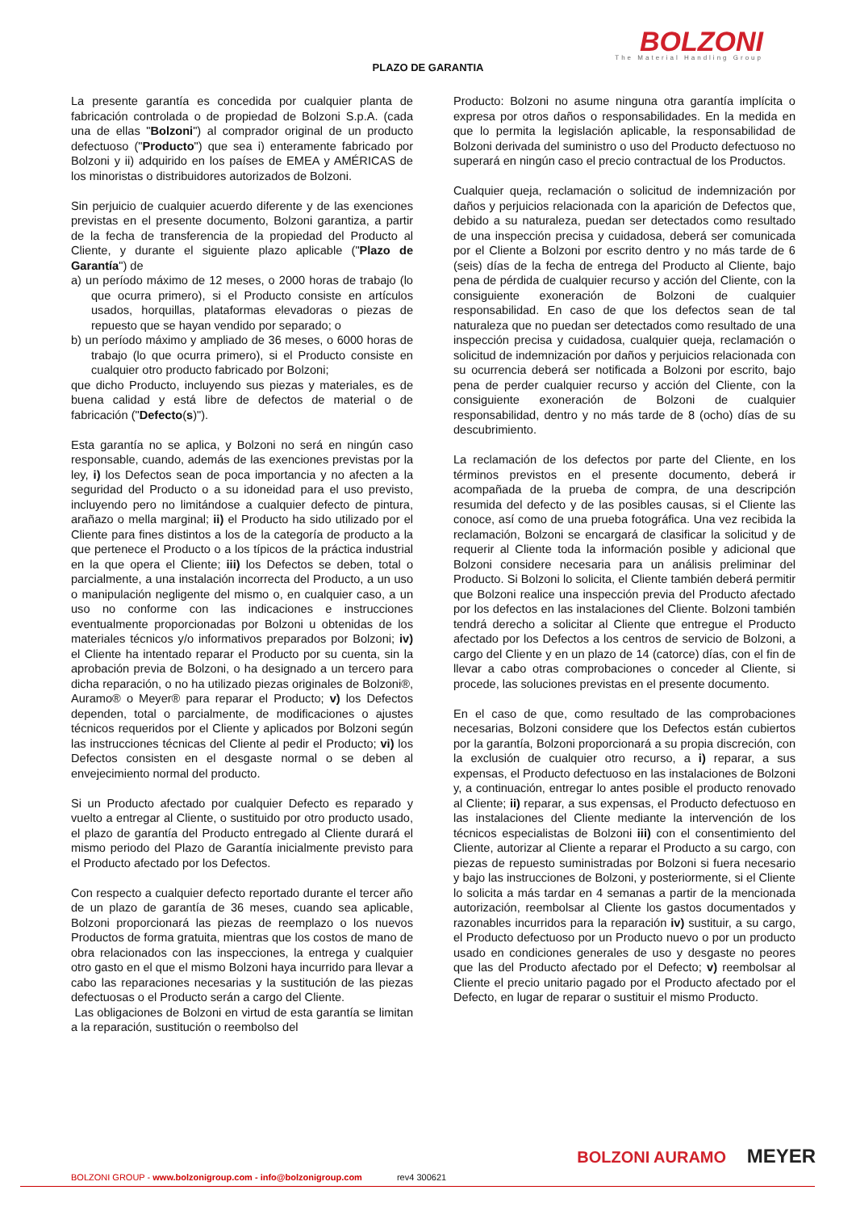BOLZONI
The Material Handling Group
PLAZO DE GARANTIA
La presente garantía es concedida por cualquier planta de fabricación controlada o de propiedad de Bolzoni S.p.A. (cada una de ellas "Bolzoni") al comprador original de un producto defectuoso ("Producto") que sea i) enteramente fabricado por Bolzoni y ii) adquirido en los países de EMEA y AMÉRICAS de los minoristas o distribuidores autorizados de Bolzoni.
Sin perjuicio de cualquier acuerdo diferente y de las exenciones previstas en el presente documento, Bolzoni garantiza, a partir de la fecha de transferencia de la propiedad del Producto al Cliente, y durante el siguiente plazo aplicable ("Plazo de Garantía") de
a) un período máximo de 12 meses, o 2000 horas de trabajo (lo que ocurra primero), si el Producto consiste en artículos usados, horquillas, plataformas elevadoras o piezas de repuesto que se hayan vendido por separado; o
b) un período máximo y ampliado de 36 meses, o 6000 horas de trabajo (lo que ocurra primero), si el Producto consiste en cualquier otro producto fabricado por Bolzoni;
que dicho Producto, incluyendo sus piezas y materiales, es de buena calidad y está libre de defectos de material o de fabricación ("Defecto(s)").
Esta garantía no se aplica, y Bolzoni no será en ningún caso responsable, cuando, además de las exenciones previstas por la ley, i) los Defectos sean de poca importancia y no afecten a la seguridad del Producto o a su idoneidad para el uso previsto, incluyendo pero no limitándose a cualquier defecto de pintura, arañazo o mella marginal; ii) el Producto ha sido utilizado por el Cliente para fines distintos a los de la categoría de producto a la que pertenece el Producto o a los típicos de la práctica industrial en la que opera el Cliente; iii) los Defectos se deben, total o parcialmente, a una instalación incorrecta del Producto, a un uso o manipulación negligente del mismo o, en cualquier caso, a un uso no conforme con las indicaciones e instrucciones eventualmente proporcionadas por Bolzoni u obtenidas de los materiales técnicos y/o informativos preparados por Bolzoni; iv) el Cliente ha intentado reparar el Producto por su cuenta, sin la aprobación previa de Bolzoni, o ha designado a un tercero para dicha reparación, o no ha utilizado piezas originales de Bolzoni®, Auramo® o Meyer® para reparar el Producto; v) los Defectos dependen, total o parcialmente, de modificaciones o ajustes técnicos requeridos por el Cliente y aplicados por Bolzoni según las instrucciones técnicas del Cliente al pedir el Producto; vi) los Defectos consisten en el desgaste normal o se deben al envejecimiento normal del producto.
Si un Producto afectado por cualquier Defecto es reparado y vuelto a entregar al Cliente, o sustituido por otro producto usado, el plazo de garantía del Producto entregado al Cliente durará el mismo periodo del Plazo de Garantía inicialmente previsto para el Producto afectado por los Defectos.
Con respecto a cualquier defecto reportado durante el tercer año de un plazo de garantía de 36 meses, cuando sea aplicable, Bolzoni proporcionará las piezas de reemplazo o los nuevos Productos de forma gratuita, mientras que los costos de mano de obra relacionados con las inspecciones, la entrega y cualquier otro gasto en el que el mismo Bolzoni haya incurrido para llevar a cabo las reparaciones necesarias y la sustitución de las piezas defectuosas o el Producto serán a cargo del Cliente.
Las obligaciones de Bolzoni en virtud de esta garantía se limitan a la reparación, sustitución o reembolso del
Producto: Bolzoni no asume ninguna otra garantía implícita o expresa por otros daños o responsabilidades. En la medida en que lo permita la legislación aplicable, la responsabilidad de Bolzoni derivada del suministro o uso del Producto defectuoso no superará en ningún caso el precio contractual de los Productos.
Cualquier queja, reclamación o solicitud de indemnización por daños y perjuicios relacionada con la aparición de Defectos que, debido a su naturaleza, puedan ser detectados como resultado de una inspección precisa y cuidadosa, deberá ser comunicada por el Cliente a Bolzoni por escrito dentro y no más tarde de 6 (seis) días de la fecha de entrega del Producto al Cliente, bajo pena de pérdida de cualquier recurso y acción del Cliente, con la consiguiente exoneración de Bolzoni de cualquier responsabilidad. En caso de que los defectos sean de tal naturaleza que no puedan ser detectados como resultado de una inspección precisa y cuidadosa, cualquier queja, reclamación o solicitud de indemnización por daños y perjuicios relacionada con su ocurrencia deberá ser notificada a Bolzoni por escrito, bajo pena de perder cualquier recurso y acción del Cliente, con la consiguiente exoneración de Bolzoni de cualquier responsabilidad, dentro y no más tarde de 8 (ocho) días de su descubrimiento.
La reclamación de los defectos por parte del Cliente, en los términos previstos en el presente documento, deberá ir acompañada de la prueba de compra, de una descripción resumida del defecto y de las posibles causas, si el Cliente las conoce, así como de una prueba fotográfica. Una vez recibida la reclamación, Bolzoni se encargará de clasificar la solicitud y de requerir al Cliente toda la información posible y adicional que Bolzoni considere necesaria para un análisis preliminar del Producto. Si Bolzoni lo solicita, el Cliente también deberá permitir que Bolzoni realice una inspección previa del Producto afectado por los defectos en las instalaciones del Cliente. Bolzoni también tendrá derecho a solicitar al Cliente que entregue el Producto afectado por los Defectos a los centros de servicio de Bolzoni, a cargo del Cliente y en un plazo de 14 (catorce) días, con el fin de llevar a cabo otras comprobaciones o conceder al Cliente, si procede, las soluciones previstas en el presente documento.
En el caso de que, como resultado de las comprobaciones necesarias, Bolzoni considere que los Defectos están cubiertos por la garantía, Bolzoni proporcionará a su propia discreción, con la exclusión de cualquier otro recurso, a i) reparar, a sus expensas, el Producto defectuoso en las instalaciones de Bolzoni y, a continuación, entregar lo antes posible el producto renovado al Cliente; ii) reparar, a sus expensas, el Producto defectuoso en las instalaciones del Cliente mediante la intervención de los técnicos especialistas de Bolzoni iii) con el consentimiento del Cliente, autorizar al Cliente a reparar el Producto a su cargo, con piezas de repuesto suministradas por Bolzoni si fuera necesario y bajo las instrucciones de Bolzoni, y posteriormente, si el Cliente lo solicita a más tardar en 4 semanas a partir de la mencionada autorización, reembolsar al Cliente los gastos documentados y razonables incurridos para la reparación iv) sustituir, a su cargo, el Producto defectuoso por un Producto nuevo o por un producto usado en condiciones generales de uso y desgaste no peores que las del Producto afectado por el Defecto; v) reembolsar al Cliente el precio unitario pagado por el Producto afectado por el Defecto, en lugar de reparar o sustituir el mismo Producto.
BOLZONI AURAMO MEYER
BOLZONI GROUP - www.bolzonigroup.com - info@bolzonigroup.com rev4 300621